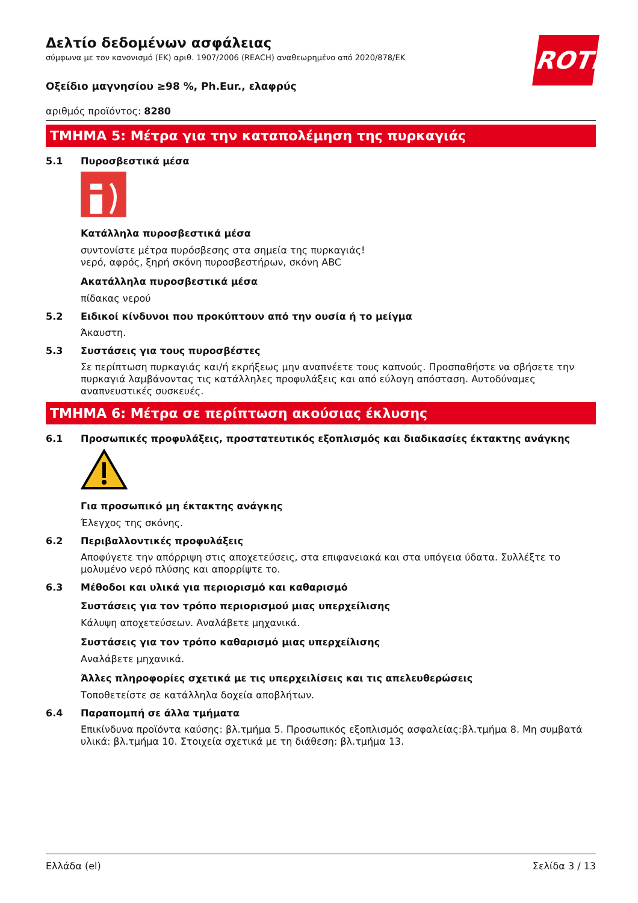ROTH
Δελτίο δεδομένων ασφάλειας
σύμφωνα με τον κανονισμό (ΕΚ) αριθ. 1907/2006 (REACH) αναθεωρημένο από 2020/878/ΕΚ
Οξείδιο μαγνησίου ≥98 %, Ph.Eur., ελαφρύς
αριθμός προϊόντος: 8280
ΤΜΗΜΑ 5: Μέτρα για την καταπολέμηση της πυρκαγιάς
5.1 Πυροσβεστικά μέσα
Κατάλληλα πυροσβεστικά μέσα
συντονίστε μέτρα πυρόσβεσης στα σημεία της πυρκαγιάς!
νερό, αφρός, ξηρή σκόνη πυροσβεστήρων, σκόνη ABC
Ακατάλληλα πυροσβεστικά μέσα
πίδακας νερού
5.2 Ειδικοί κίνδυνοι που προκύπτουν από την ουσία ή το μείγμα
Άκαυστη.
5.3 Συστάσεις για τους πυροσβέστες
Σε περίπτωση πυρκαγιάς και/ή εκρήξεως μην αναπνέετε τους καπνούς. Προσπαθήστε να σβήσετε την πυρκαγιά λαμβάνοντας τις κατάλληλες προφυλάξεις και από εύλογη απόσταση. Αυτοδύναμες αναπνευστικές συσκευές.
ΤΜΗΜΑ 6: Μέτρα σε περίπτωση ακούσιας έκλυσης
6.1 Προσωπικές προφυλάξεις, προστατευτικός εξοπλισμός και διαδικασίες έκτακτης ανάγκης
Για προσωπικό μη έκτακτης ανάγκης
Έλεγχος της σκόνης.
6.2 Περιβαλλοντικές προφυλάξεις
Αποφύγετε την απόρριψη στις αποχετεύσεις, στα επιφανειακά και στα υπόγεια ύδατα. Συλλέξτε το μολυμένο νερό πλύσης και απορρίψτε το.
6.3 Μέθοδοι και υλικά για περιορισμό και καθαρισμό
Συστάσεις για τον τρόπο περιορισμού μιας υπερχείλισης
Κάλυψη αποχετεύσεων. Αναλάβετε μηχανικά.
Συστάσεις για τον τρόπο καθαρισμό μιας υπερχείλισης
Αναλάβετε μηχανικά.
Άλλες πληροφορίες σχετικά με τις υπερχειλίσεις και τις απελευθερώσεις
Τοποθετείστε σε κατάλληλα δοχεία αποβλήτων.
6.4 Παραπομπή σε άλλα τμήματα
Επικίνδυνα προϊόντα καύσης: βλ.τμήμα 5. Προσωπικός εξοπλισμός ασφαλείας:βλ.τμήμα 8. Μη συμβατά υλικά: βλ.τμήμα 10. Στοιχεία σχετικά με τη διάθεση: βλ.τμήμα 13.
Ελλάδα (el) Σελίδα 3 / 13